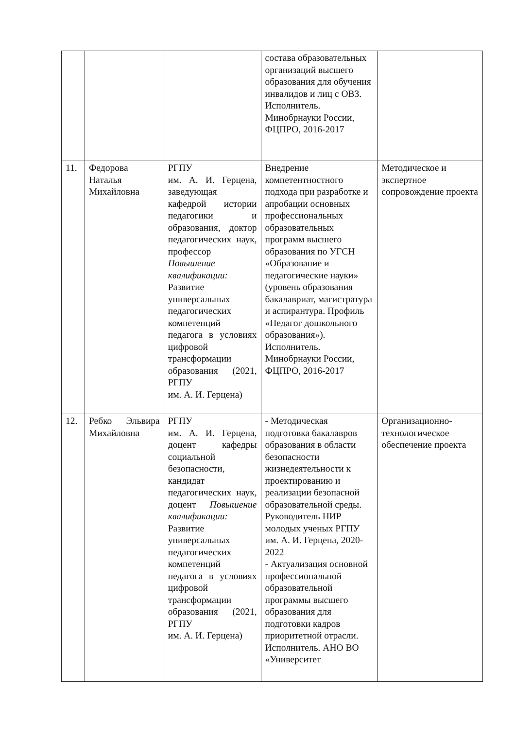| | | | состава образовательных организаций высшего образования для обучения инвалидов и лиц с ОВЗ. Исполнитель. Минобрнауки России, ФЦПРО, 2016-2017 | |
| 11. | Федорова Наталья Михайловна | РГПУ им. А. И. Герцена, заведующая кафедрой истории педагогики и образования, доктор педагогических наук, профессор Повышение квалификации: Развитие универсальных педагогических компетенций педагога в условиях цифровой трансформации образования (2021, РГПУ им. А. И. Герцена) | Внедрение компетентностного подхода при разработке и апробации основных профессиональных образовательных программ высшего образования по УГСН «Образование и педагогические науки» (уровень образования бакалавриат, магистратура и аспирантура. Профиль «Педагог дошкольного образования»). Исполнитель. Минобрнауки России, ФЦПРО, 2016-2017 | Методическое и экспертное сопровождение проекта |
| 12. | Ребко Эльвира Михайловна | РГПУ им. А. И. Герцена, доцент кафедры социальной безопасности, кандидат педагогических наук, доцент Повышение квалификации: Развитие универсальных педагогических компетенций педагога в условиях цифровой трансформации образования (2021, РГПУ им. А. И. Герцена) | - Методическая подготовка бакалавров образования в области безопасности жизнедеятельности к проектированию и реализации безопасной образовательной среды. Руководитель НИР молодых ученых РГПУ им. А. И. Герцена, 2020-2022 - Актуализация основной профессиональной образовательной программы высшего образования для подготовки кадров приоритетной отрасли. Исполнитель. АНО ВО «Университет | Организационно-технологическое обеспечение проекта |